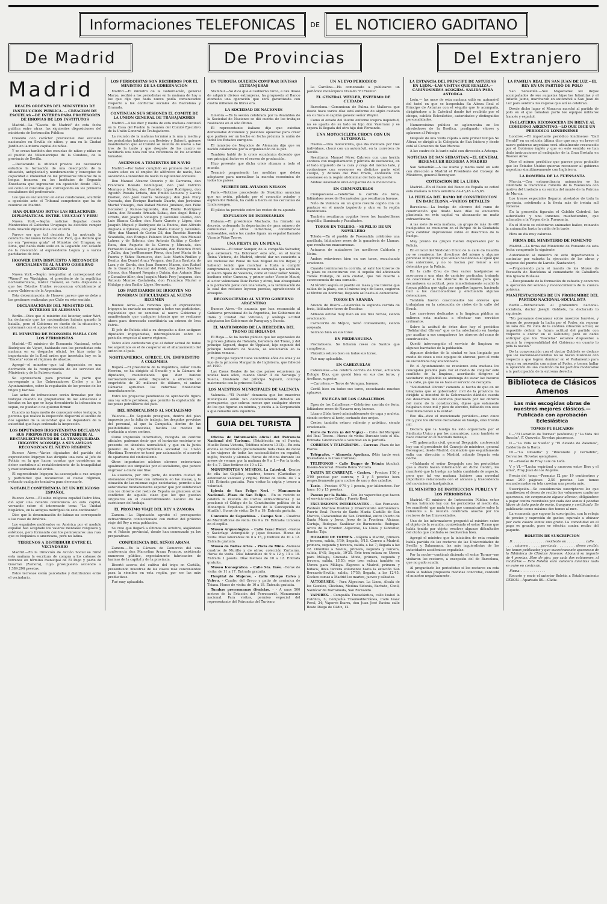Informaciones TELEFONICAS
DE
EL NOTICIERO GADITANO
De Madrid De Provincias Del Extranjero
Madrid
REALES ORDENES DEL MINISTERIO DE INSTRUCCION PUBLICA. -- CREACION DE ESCUELAS.--DE INTERES PARA PROFESORES DE IDIOMAS DE LOS INSTITUTOS
Madrid.—La "Gaceta de Madrid" de esta fecha publica entre otras, las siguientes disposiciones del ministerio de Instrucción Pública:
Creando con carácter provisional dos escuelas nacionales en Sevilla de niños, y una en la Ciudad Jardín en la misma capital de niñas.
Y se crean también dos escuelas de niños y niñas en el pueblo de Villamanrique de la Condesa, de la provincia de Sevilla.
—Declarando la utilidad previos los necesarios estudios la formación de una descripción de la situación, antigüedad y nombramiento y conceptos de capacidad e idoneidad de los profesores titulares de la lengua francesa en los Institutos de Segunda Enseñanza que ingresaron sin oposición desde 1921, así como el concurso que corresponda en los primeros escalafones del profesorado.
Los que se encuentren en estas condiciones, acudirán a oposición ante el Tribunal competente que ha de reunirse en Madrid.
HAN QUEDADO ROTAS LAS RELACIONES. DIPLOMATICAS. ENTRE. URUGUAY Y PERU
Nueva York.—Según noticias llegadas desde Montevideo el Gobierno Uruguayo ha decidido romper toda relación diplomática con el Perú.
Parece ser que tal decisión la ha motivado la conducta del nuevo Gobierno del Perú, que declaró que no era "persona grata" el Ministro del Uruguay en Lima, que había dado asilo en la Legación con ocasión de la revolución al expresidente Leguía y a varios partidarios de éste.
HOOWER ESTA DISPUESTO A RECONOCER OFICIALMENTE AL NUEVO GOBIERNO ARGENTINO
Nueva York.—Según telegrafían al corresponsal del "Woord" en Washigton, el presidente de la república norteamericana, míster Hoower, se halla dispuesto a que los Estados Unidos reconozcan oficialmente al nuevo Gobierno de la Argentina.
Esta determinación de Hoower parece que se debe a las gestiones realizadas por Chile en este sentido.
DECLARACIONES DEL MINISTRO DEL INTERIOR DE ALEMANIA
Berlín.—Dice que el ministro del Interior, señor Wirt, ha declarado que los nacionalistas habrán ganado la batalla, pero el Gobierno es dueño de la situación y gobernará con el apoyo de los socialistas.
EL MINISTRO DE ECONOMIA HABLA CON LOS PERIODISTAS
Madrid.—El ministro de Economía Nacional, señor Rodríguez de Viguri, hablando con los periodistas esta mañana en su despacho oficial, les hizo notar la importancia de la Real orden que insertaba hoy en la "Gaceta" sobre el régimen de abastos.
Agregó—el ministro—que tal disposición es una derivación de la reorganización de los servicios del Ministerio y de la Subsecretaría.
Se aprovechará para precisar la parte que corresponde a los Gobernadores Civiles y a los Ayuntamientos, sobre la regulación de los precios de los trigos y harinas.
Las actas de infracciones serán firmadas por dos testigos cuando los propietarios de los almacenes o tiendas en las que se haya descubierto la infracción no sepan, no puedan o no quieran firmar.
Cuando no haya medio de conseguir estos testigos, la persona que realice la inspección requerirá el auxilio de dos agentes de la autoridad que no dependerá de la autoridad que haya ordenado la inspección.
LOS DIPUTADOS IRIGOYENISTAS DECLARAN SUS PROPOSITOS DE CONTRIBUIR AL RESTABLECIMIENTO DE LA TRANQUILIDAD. IRIGOYEN ACONSEJA A SUS AMIGOS RECONOZCAN EL NUEVO REGIMEN
Buenos Aires.—Varios diputados del partido del expresidente Irigoyen han dirigido una nota al Jefe de Policía en la que hacen constar que consideran un deber contribuir al restablecimiento de la tranquilidad y mantenimiento del orden.
El expresidente Irigoyen ha aconsejado a sus amigos y partidarios que reconozcan el nuevo régimen, evitando cualquier tentativa para derrocarle.
NOTABLE CONFERENCIA DE UN RELIGIOSO ESPAÑOL
Buenos Aires.—El sabio religioso español Padre Idea, dió ayer una notable conferencia en esta capital, versando sobre el interesante tema "La Unidad hispánica, en la antigua metrópoli de este continente".
Dice que la denominación de latinas no corresponde a las razas de América.
Los españoles moldeados en América por el modulo español han aceptado los valores mentales religiosos y estéticos, pero formando con los peninsulares una raza que es hispánica o americana, pero no latina.
TERRENOS A DISTRIBUIR ENTRE EL VECINDARIO
Madrid.—En la Dirección de Acción Social se firmó esta mañana la escritura de compra a los colonos de terrenos en término municipal de El Pego y parte de Guarran (Zamora), cuyo presupuesto asciende a 1.389.296 pesetas.
Estos terrenos serán parcelados y distribuidos entre el vecindario.
LOS PERIODISTAS SON RECIBIDOS POR EL MINISTRO DE LA GOBERNACION
Madrid.—El ministro de la Gobernación, general Marzo, recibió a los periodistas en la mañana de hoy a los que dijo que nada nuevo podía comunicarles respecto a los conflictos sociales de Barcelona y Granada.
CONTINUAN SUS SESIONES EL COMITE DE LA UNION GENERAL DE TRABAJADORES
Madrid.—A las diez y media de esta mañana continuó en la Casa del Pueblo la reunión del Comité Ejecutivo de la Unión General de Trabajadores.
La reunión de la mañana terminó a la una y media y los periodistas hablaron con Besteiro y Saborit, quienes manifestaron que el Comité se reunirá de nuevo a las tres de la tarde y que después de las cuatro se facilitaría una nota con una referencia de los acuerdos tomados.
ASCENSOS A TENIENTES DE NAVIO
Madrid.—Por haber cumplido en primero del actual cuatro años en el empleo de alféreces de navío, han ascendido a tenientes de navío lo siguientes oficiales:
Don Manuel Alvarez Ossorio y de Carranza, don Francisco Rosado Domínguez, don José Patricio Montojo y Núñez, don Evaristo López Rodríguez, don Agustín Posada Orbeta, don Emilio Lecuona y García Puelles, don José García Saralegui, don José Piury Quesada, don Enrique Barbudo Duarte, don Jerónimo Martel Viniegra, don Rafael Martos Jiménez, don Félix González y Ramos-Izquierdo, don Emilio Rodríguez Lizón, don Eduardo Armada Sabau, don Angel Bona y Orbeta, don Joaquín Viniegra y González Roldán, don Luis Blanca Carlier, don Mario Garcés y López, don Joaquín Miquel y Rodríguez de la Encina, don Alfredo Angiada e Iglesias, don José María Calvar y González-Aller, don Manuel de Castro Gil, don Eusebio Barreda Scandella, don Enrique Polanco Martínez, don Manuel Lahera y de Sobrino, don Antonio Guitián y Carlos-Roca, don Augusto de la Cireva y Miranda, don Fernando Cano-Manuel y Aubarede, don Federico Pintó y Zalba, don JoséBascones Pérez, don José María de la Puerta y Yáñez Barnuevo, don Luis Martín-Pinillos y Benito, don Daniel Aracz Vergara, don Juan Bautista de Lara y de Dorda, don Juan Romero Manso, don Rafael de la Guardia y Pascual del Pobil, don Jesús Sánchez Gómez, don Manuel Pasquín y Dabán, don Antonio Díaz y González-Aller, don Joaquín María Pery Junquera, don Antonio Montes Castañeda, don Francisco Martel e Hidalgo y don Emilio López Hermosín.
LOS PARTIDARIOS DE IRIGOYEN NO PONDRAN DIFICULTADES AL NUEVO REGIMEN
Buenos Aires.—Se rumorea que el expresidente Irigoyen ha enviado un mensaje a todos sus partidarios, rogándoles que se sometan al nuevo Gobierno y manifestando que cualquier intento que se realizase ahora para derrocarlo constituiría un crimen de lesa Patria.
El jefe de Policía citó a su despacho a diez antiguos diputados irigoyenistas, interrogándoles sobre su posición respecto al nuevo régimen.
Todos ellos contestaron que el deber actual de todos los argentinos es el de cooperar en el afianzamiento del orden en el país.
NORTEAMERICA. OFRECE. UN. EMPRESTITO A COLOMBIA
Bogotá.—El presidente de la República, señor Olalla Herrera, se ha dirigido al Senado y a la Cámara de diputados, manifestando que diez bancos norteamericanos están dispuestos a ofrecerle un empréstito de 20 millones de dólares, si ambas Cámaras aprueban las reformas financieras inmediatamente.
Entre los proyectos pendientes de aprobación figura una ley sobre petróleos, que permite la explotación de los pozos petrolíferos del país.
DEL SINDICALISMO AL SOCIALISMO
Valencia.—En Segundo prosiguen, dentro del plan impuesto por la falta de trabajo, los despidos previstos del personal, al que la Compañía, dentro de las posibilidades conocidas, facilita los medios de traslación a otros centros.
Como impresión informativa, recogida en centros oficiales, podemos decir que el horizonte societario se presenta en absoluta normalidad, y que en la Junta general de la importantísima sociedad La Unión Marítima Terrestre se tomó por aclamación el acuerdo de apartarse del sindicalismo.
Otros importantes núcleos obreros exteriorizan igualmente sus simpatías por el socialismo, que parece engrosar a diario sus filas.
La ausencia, por otra parte, de nuestra ciudad de elementos directivos con influencia en las masas, y la situación de las mismas cajas societarias, permite a las autoridades fundadamente esperar que por solidaridad con los obreros del resto de España se planteen otros conflictos de aquella clase que los que puedan originarse en el desenvolvimiento natural de las cuestiones del trabajo.
EL PROXIMO VIAJE DEL REY A ZAMORA
Zamora.—La Diputación aprobó el presupuesto extraordinario confeccionado con motivo del próximo viaje del Rey a esta población.
Se cree que llegará a últimos de octubre, alojándose en el Palacio provincial, donde han comenzado ya los preparativos.
CONFERENCIA DEL SEÑOR ARANA
Zamora.—En la Cámara de Comercio dió una conferencia don Marcelino Arana Francos, asistiendo numeroso público, especialmente fabricantes de harinas de la capital y de la provincia.
Disertó acerca del cultivo del trigo en Castilla, presentando muestras de las clases más convenientes para la siembra en esta región, por ser las más productivas.
Fué muy aplaudido.
EN TURQUIA QUIEREN COMPRAR DIVISAS EXTRANJERAS
Stambul.—Se dice que el Gobierno turco, e nsu deseo de adquirir divisas extranjeras, ha propuesto al Banco otomano una operación que será garantizada con cuatro millones de libras oro.
LA SOCIEDAD DE NACIONES
Ginebra.—En la sesión celebrada por la Asamblea de la Sociedad de Naciones se dió cuenta de los trabajos realizados en el año último.
El representante italiano dijo que existían demasiadas divisiones y pasiones opuestas para creer que pudiera ser un hecho en fecha próxima la unión de todos los Estados europeos.
El ministro de Negocios de Alemania dijo que su nación colaboraba por la organización de la paz.
También habló de la crisis económica diciendo que sus principal factor es el exceso de producción.
Hizo presente que dicha crisis alcanza a todo el mundo.
Terminó proponiendo las medidas que deben adoptarse para normalizar la marcha económica de todos los países.
MUERTE DEL AVIADOR NELSON
París.—Noticias procedente de Stokolmo anuncian que un avión, pilotado por el conocido aviador y explorador Nelson, ha caído a tierra en las cercanías de Lindarsengen.
El piloto ha perecido entre los restos de su aparato.
EXPULSION DE INDESEABLES
Habana.—El presidente Machado, ha firmado un decreto, ordenando la deportación de gran número de comunistas y otros individuos, considerados indeseables, entre los cuales figura un español llamado Vicente Viñas Torres.
UNA FIESTA EN UN PENAL
Valencia.—El tenor Samper, de la compañía Salvador, que estrenará "La Dolorosa" este año, en el teatro Reina Victoria, de Madrid, ofreció dar un concierto a los reclusos del Penal de San Miguel de los Reyes, y habiend tenido que marchar a Italia a cumplir compromisos, lo sustituyeron la compañía que actúa en el teatro Apolo de Valencia, como el tenor señor Simón, barítono señor Guevara, y primer actor Vicente Mauri; el actor valenciano Ruiz Parías y otros, han obsequiado a la población penal con una velada, a la terminación de la cual dos reclusos leyeron poesías, agradeciendo el obsequio.
RECONOCIENDO AL NUEVO GOBIERNO ARGENTINO
Buenos Aires.—Se anuncia que han reconocido al Gobierno provisional de la Argentina, los Gobiernos de Italia y Ciudad del Vaticano, y análoga actitud adoptaron los Gobiernos de Paraguay y Suecia.
EL MATRIMONIO DE LA HEREDERA DEL TRONO DE HOLANDA
El Haya.—Se ha hecho público que los esponsales de la pricesa Juliana de Holanda, heredera del Trono, y del príncipe Sigvard, duque de Upplaud, hijo segundo del príncipe heredero de Suecia, se anunciarán en la próxima semana.
El príncipe Sigvard tiene veintitrés años de edas y es hijo de la princesa Margarita de Inglaterra, que falleció en 1920.
Las Casas Reales de los dos países estuvieron ya unidas hace años, cuando Oscar II de Noruega y Suecia, bisabuelo del príncipe Sigvard, contrajo matrimonio con la princesa Sofía.
LOS MAESTROS MUNICIPALES DE VALENCIA
Valencia.—"El Pueblo" denuncia que los maestros municipales están tan deficientemente dotados en presupuesto, que cobran menos que cualquier obrero de los que figuran en nómina, y excita a la Corporación a que remedie esta injusticia.
GUIA DEL TURISTA
Oficina de Información oficial del Patronato Nacional del Turismo. (Establecida en el Puerto, Muelle Reina Victoria, Teléfono número 1313).—En esta oficina se facilitarán gratuitamente toda clase de datos a los viajeros de todas las nacionalidades en español, inglés, francés y alemán. Horas de oficina durante los meses de verano: por la mañana de 9 a 1.—Por la tarde, de 4 a 7. Días festivos de 10 a 12.
MONUMENTOS Y MUSEOS. La Catedral. -Dentro de ella las Capillas, cuadros, tesoro. (Custodias y ostensorios valiosos y cripta). Horas de visita. de 7 a 118. Entrada gratuita. Para visitar la cripta y tesoro a voluntad.
Iglesia de San Felipe Neri. - Monumento Nacional. -Plaza de San Felipe. - En su recinto se celebró la reunión de Cortes extraordinarias y se proclamó el Código de la Constitución política de la Monarquía Española. (Cuadros de la Concepción de Murillo). Horas de visita: De 9 a 19. Entrada gratuita.
Convento de Capuchino. - Campo Sur. - Cuadros de MurilloHoras de visita: De 9 a 19. Entrada: Limosna en el cepillo.
Museo Arqueológico. - Calle Isaac Peral. -Restos y Sacórfago Antropoide y joyas fenicias. Horas de visita: Días laborables de 8 a 15, y festivos de 10 a 12. Entrada gratuita.
Museo de Bellas Artes. - Plaza de Mina. -Valiosos cuadros de Murillo y de otros; colección Zurbarán. Horas de visita: Días laborables de 9 a 12 y 13 a 18. Entrada 1 peseta. Días festivos de 10 a 12. Entrada gratuita.
Museo Iconográfico. - Calle Sta. Inés. -Horas de visita: de 11 a 17. Entrada gratuita.
Hospital de Mujeres. - Calle Obispo Calvo y Valero. - Cuadro del Greco y patio de cerámica de Triana. Horas de visita: de 10 a 18. Entrada gratuita.
Tumbas prerromanas (fenicias. - - A unos 500 metros de la Estación del Ferrocarril). Monumento nacional. Para visitas, permiso especial del representante del Patronato del Turismo.
UN NUEVO PERIODICO
La Carolina.—Ha comenzado a publicarse un periódico monárquico titulado "El Frente".
EL GENERAL WEYLER, ENFERMO DE CUIDADO
Barcelona.—Comunican de Palma de Mallorca que desde hace varios días está enfermo de algún cuidado en su finca el capitán general señor Weyler.
Como el estado del ilustre enfermo inspira inquietud, no se aparta de su lado su hijo don Valeriano y se espera la llegada del otro hijo don Fernando.
UNA MOTOCICLETA CHOCA CON UN AUTOMOVIL
Huelva.—Una motocicleta, que iba montada por tres individuos, chocó con un automóvil, en la carretera de Sevilla.
Resultaron Manuel Pérez Cabrera con una herida contusa con magullamiento y pérdida de sustancias, en el lado izquierdo de la cara y oreja del mismo lado, y contusiones con erosiones en distintas parte sdel cuerpo, y Antonio del Pino Prado, contusión con erosiones en la región abdominal del lado izquierdo.
Ambos lesionados eran ocupantes de la motocicleta.
EN CIEMPOZUELOS
Ciempozuelos.—Celebróse la corrida de feria, lidiándose reses de Hernaéndez que resultaron buenas.
Niño de Valencia en un quite resultó cogido con un puntazo en el muslo izquierdo y otro en la región mentoniana.
También resultaron cogidos leves los banderilleros Angelillo, Iluminado y Facultades.
TOROS EN TOLEDO. - SEPELIO DE UN NOVILLERO
Toledo.—En el pueblo de Fuensalida celebróse una novillada, lidiándose reses de la ganadería de Llamas, que resultaron mansurronas.
Actuaron de matadores los novilleros Caldcrón y Neira.
Ambos estuvieron bien en sus toros, escuchando ovaciones.
Cuando terminaron la corrida, al salir los toreros de la plaza se encontraron con el sepelio del aficionado Tomás Hidalgo, de esta ciudad, que fué muerto a consecuencia de una cornada.
Al féretro seguía el pueblo en masa y los toreros que salían de la plaza, con el mismo traje de luces, cogieron el féretro en hombros, llegando así hasta el cementerio.
TOROS EN ARANDA
Aranda de Duero.—Celebróse la segunda corrida de feria, lidiándose toros de Escobar.
Aldeano estuvo muy bien en sus tres bichos, siendo ovacionado.
Carnicerito de Méjico, toreó colosalmente, siendo orejeado.
Serrano bien en sus toros.
EN PIEDRABUENA
Piedrabuena. Se lidiaron reses de Santos que cumplieron.
Platerito estuvo bien en todos sus toros,
Fué muy aplaudido.
EN CABEZUELAS
Cabezuelas.—Se celebró corrida de toros, actuando Eulogio Díaz, que quedó bien en sus dos toros, y Avellano, superior.
—Carcelera.— Toros de Veragua, buenos.
Cerdá bien en todos sus toros, escuchando muchos aplausos.
EN EGEA DE LOS CABALLEROS
Egea de los Caballeros.—Celebróse corrida de feria, lidiándose reses de Navarro muy buenas.
Lázaro Obón toreó admirablemente de capa y muleta, siendo certero al herir, cortando dos orejas.
Cester, también estuvo valiente y artístico, siendo ovacionado.
Torre de Tavira (o del Vigía) - - Calle del Marqués del Real Tesoro.—Horas de visita: Durante todo el día. Entrada: Gratificación a voluntad en la portería.
CORREOS Y TELEGRAFOS. - Correos -Plaza de las Flores.
Telégrafos. - Alameda Apodaca. (Más tarde será trasladado a la Casa Correos).
TELEFONOS - Calle Duque de Tetuán (Ancha). Kiosko-Sucursal: Muelle Reina Victoria.
TARIFA DE CARRUAJE. - Coches. - Precios: 1'50 y 3'00 pesetas por carrera; y 3 y 5 pesetas hora respectivamente para coches de uno y dos caballos.
Taxis. - Precios: 0'75 y 1 peseta, por kilómetros. Por hora: 10 y 15 pesetas.
Paseos por la Bahía. - Con los vaporcitos que hacen el servicio entre Cádiz y Puerto Real.
EXCURSIONES INTERESANTES - - San Fernando: Panteón Marinos Ilustres y Observatorio Astronómico. Puerto Real: Puerto de Santa María: Castillo de San Marcos, Catacumbas de San Cristóbal, entre Puerto de Santa María y Jerez. Jerez de la Frontera: Alcázar, Cartuja, Bodegas. Sanlúcar de Barrameda: Bodegas. Arcos de la Fronter. Algeciras, La Línea y Gibraltar, Ronda: Tajo.
HORARIO DE TRENES. - Rápido a Madrid, primera y tercera, salida, 5'30; llegada, 0'15. Correo a Madrid, primera, segunda y tercera, salida, a las 7; llegada a las 22. Omnibus a Sevilla, primera, segunda y tercera, salida, 8'45; llegada, 19'35. Este tren enlaza en Utrera para Málaga, Granada. Mixto, primera, segunda y tercera, salida, 13'30; este tren enlaza también en Utrera para Málaga. Expreso a Madrid, primera y butaca; lleva tercera solamente hasta la estación San Bernardo-Sevilla; salida, 17'50; llegada, a las 12'45. Coches camas a Madrid los martes, jueves y sábados.
AUTOBUSES. - Para Algeciras, La Línea, Alcalá de los Gazules, Chiclana, Medina Sidonia, Barbate, Conil, Sanlúcar de Barrameda, San Fernando.
VAPORES. - Compañía Trasatlántica, calle Isabel la Católica, 3; Compañía Trasmediterránea, Calle Isaac Peral, 24; Vapores Ibarra, don Juan José Ravina calle Beato Diego de Cádiz, 12.
LA ESTANCIA DEL PRINCIPE DE ASTURIAS EN LEON.--LAS VISITAS QUE REALIZA.-- CARIÑOSISIMA ACOGIDA. SALIDA PARA ASTORGA
León.— las once de esta mañana salió en automóvil del hotel en que se hospedaba Su Alteza Real el Príncipe de Asturias con el séquito que le acompaña, dirigiéndose a la Catedral donde fué recibido por el obispo, cabildo Eclesiástico, autoridades y distinguidas personalidades.
Numerosísimo público se aglomeraba en los alrededores de la Basílica, prodigando vítores y aplausos al Príncipe.
Después de una visita rápida a este primer templo Su Alteza se dirigió a la Colegiata de San Isidoro y desde está al Convento de San Marcos.
A las cuatro de la tarde salió con dirección a Astorga.
NOTICIAS DE SAN SEBASTIAN.--EL GENERAL BERENGUER REGRESA A MADRID
San Sebastián.—A las nueve y media salió en auto con dirección a Madrid el Presidente del Consejo de Ministros, general Berenguer.
COTIZACION DE LA LIBRA
Madrid.—En el Bolsín del Banco de España se cotizó esta mañana la libra esterlina de 45,45 a 45,65.
LA HUELGA DEL RAMO DE CONSTRUCCION EN BARCELONA.--VARIOS DETALLES
Barcelona.—La huelga de obreros del ramo de construcción que desde hace días se encuentra planteada en esta capital va alcanzando un matiz extraordinario.
A las siete de esta mañana, un grupo de más de 400 huelguistas se reunieron en el Parque de la Ciudadela para cambiar impresiones sobre el desarrollo de la huelga.
Muy pronto los grupos fueron dispersados por la Policía.
En el local del Sindicato Unico de la calle de Guardia no se reunieron los directivos del mismo y algunas personas influyentes que venían haciéndolo al igual que días anteriores, y no lo hacían por temor a ser detenidos por la Policía.
En la calle Creu de Deu varios huelguistas se acercaron a una obra de carácter particular, tratando de coaccionar a los obreros de la misma para que secundasen su actitud, pero inmediatamente acudió la fuerza pública que vigila por aquellos lugares, haciendo huír a los coaccionadores y efectuando algunas detenciones.
También fueron coaccionados los obreros que trabajaban en la colocación de rieles de la calle del Bruch.
Los carreteros dedicados a la limpieza pública no salieron esta mañana a efectuar sus servicios ordinarios.
Sobre la actitud de éstos dice hoy el periódico "Solidaridad Obrera" que se ha adeclarado en huelga por auxiliar a sus compañeros los obreros del ramo de construcción.
Quedó interrumpido el servicio de limpieza en algunas barriadas de la población.
Algunos distritos de la ciudad se han limpiado por medio de cinco o seis equipos de obreros, pero el resto se encontraba hoy abandonado.
En el Ayuntamiento se reunieron esta mañana los concejales jurados para ver el medio de conjurar este conflicto de la limpieza, acordando dirigirse al vecindario rogándole se abstenga de sacar las basuras a la calle, ya que no se hace el servicio de recogida.
"Solidaridad Obrera" comenta el hecho de que en un telegrama que el gobernador civil de la provincia ha dirigido al ministro de la Gobernación dándole cuenta del desarrollo del conflicto planteado por los obreros del ramo de la construcción, dijese que solamente holgaban cinco mil y pico de obreros, faltando con esas manifestaciones a la verdad.
Ese día—dice el mencionado periódico—eran cinco mil y pico los obreros declarados en huelga, sino treinta mil.
Declara que la huelga ha sido organizada por el Sindicato Unico y por los comunistas, como también se hace constar en el mentado mensaje.
—El gobernador civil, general Despujols, conferenció hoy con el presidente del Consejo de ministros, general Berenguer, desde Madrid, diciéndole que seguidamente salía con dirección a Madrid, adonde llegaría esta noche.
—Hablando el señor Despujols con los periodistas que a diario hacen información en dicho Centro, les manifestó que la huelga no había cambiado de aspecto, pero que tal vez mañana hubiese una novedad importante relacionada con el alcance y trascedencia del movimiento huelguístico.
EL MINISTRO DE INSTRUCCION PUBLICA Y LOS PERIODISTAS
Madrid.—El ministro de Instrucción Pública señor Tormo, hablando hoy con los periodistas al medio día, les manifestó que nada tenía que comunicarles salvo lo referente a la reunión celebrada anoche por los rectores de las Universidades.
Uno de los informadores preguntó al ministro sobre el objeto de la reunión, contestando el señor Tormo que había tenido por objeto resolver algunas dificultades del otoño que confiaba se resolverían bien.
Agregó el ministro que la iniciativa de esta reunión había partido de los rectores de las Universidades de Sevilla y Salamanca, las más izquierdistas de las autoridades académicas españolas.
Por la noche—continuó diciendo el señor Tormo—me visitaron los rectores, a excepción del de Barcelona, que no pudo acudir.
Al preguntarle los periodistas si los rectores en esta visita le habían propuesto medidas concretas, contestó el ministro negativamente.
LA FAMILIA REAL EN SAN JUAN DE LUZ.--EL REY EN UN PARTIDO DE POLO
San Sebastián.—Sus Majestades los Reyes acompañados de sus augustas hijas las Infantitas y el Infante Jaime, marcharon en automóvil a San Juan de Luz para asistir a las regatas que allí se celebran.
Desde dicho lugar el Monarca marchó al partido de polo en el que tomaban parte los equipos militares francés y español.
INGLATERRA RECONOCERA EN BREVE AL GOBIERNO ARGENTINO.--LO QUE DICE UN PERIODICO LONDINENSE
Londres.—El importante periódico londinense "Dail Herald" en su edición última dice que muy en breve el nuevo gobierno argentino será oficialmente reconocido por el Gobierno inglés y que en este sentido se han dado instrucciones al embajador de la Gran Bretaña en Buenos Aires.
Dice el mismo periódico que parece poco probable que los Estados Unidos quieran reconocer al gobierno argentino simultáneamente con Inglaterra.
LA ROMERIA DE LA FUENSANTA
Murcia.—Con extraordinaria animación se ha celebrado la tradicional romería de la Fuensanta con motivo del traslado a su ermita del monte de la Patrona de Murcia.
Los trenes especiales llegaron atestados de toda la provincia, asistiendo a la fiesta más de treinta mil romeros.
En la procesión figuraba el Cabildo Catedral, las autoridades y una inmensa muchedumbre, que aclamaba a la Virgen de la Fuensanta.
En el Monte se celebraron animados bailes, reinando la animación hasta la caída de la tarde.
Hizo un día muy caluroso.
FIRMA DEL MINISTERIO DE FOMENTO
Madrid.—La firma del Ministerio de Fomento de esta fecha comprende lo siguiente:
Autorizando al ministro de este departamento a contratar por subasta la ejecución de las obras y mejoras del puerto de Laredo (Santander).
—Proponiendo para el mando de los Mozos de Escuadra de Barcelona al comandante de Caballería don Ignacio Buñales.
—Exceptuando de la formación de subasta y concurso la ejecución del sondeo y reconocimiento de la cuenca potásica.
MANIFESTACIONES DE UN PROHOMBRE DEL PARTIDO NACIONAL-SOCIALISTA
Berlín.—Entrevistado el prohombre nacional-socialista, doctor Joseph Gobbels, ha declarado lo siguiente:
"No pensamos descansar sobre nuestros laureles, y hemos de proseguir la lucha por el Poder, sin reposar un sólo día. En vista de la confusa situación actual, es imposible definir la futura actitud del partido con respecto a entrar en el Gabinete; pero es dable anticipar que los "fascistas" estamos dispuestos a asumir la responsabilidad del Gobierno en cuanto lo pida la nación."
De la conversación con el doctor Gobbels se deduce que los nacional-socialistas no se hacen ilusiones con respecto a que logren dominar en el Parlamento para seguir su ascensión con miras al Poder, y temen hallar la oposición de una coalición de los partidos moderados a la participación de la extrema derecha.
Biblioteca de Clásicos Amenos
Las más escogidas obras de nuestros mejores clásicos.—Publicada con aprobación Eclesiástica
TOMOS PUBLICADOS
I.—"El Lazarillo de Tormes" (anónimo) y "La Vida del Buscón", F. Quevedo. Novelas picarescas.
II.—"La Vida es Sueño" y "El Alcalde de Zalamea", Calderón de la Barca.
III.—"La Gitanilla" y "Rinconete y Cortadillo", Cervantes. Novelas ejemplares.
IV.—Poesías de Fray Luis de León.
V y VI.—"Lucha espiritual y amorosa entre Dios y el alma", Fray Juan de los Angeles.
Precio del tomo.—Formato 12 por 19 centímetros y unas 200 páginas: 2,50 pesetas. Los tomos encuadernados en tela cuestan una peseta más.
Suscripción.—Se considerarán suscriptores los que manifiesten el deseo de recibir los volúmenes conforme aparezcan, sin compromiso alguno ulterior, obligándose a pagar contra reembolso por cada dos tomos 4 pesetas libres de todo gasto de envío, franqueo y certificado. Se publicarán como máximo dos tomos al mes.
La economía que supone la suscripción, con la rebaja de precios y supresión de gastos, equivale a obtener por cada cuatro tomos uno gratis. La comodidad en el pago es grande, pues se efectúa contra recibo del paquete.
BOLETIN DE SUSCRIPCION
D. . . . . . . . . . . . . . . . residente en . . . . . . . . . calle. . . . . . . número . . . . . provincia . . . . . . . . desea recibir, los tomos publicados y que sucesivamente aparezcan de la Biblioteca de Clásicos Amenos. Abonará su importe de 4 pesetas, libre de giro, por cada dos volúmenes, al recibirlos.— Este Boletín será valedero mientras nada se avise en contrario.
Firma: . . . . . . . . . . . .
Recorte y envíe el anterior Boletín a Establecimiento CERON.—Apartado 86.—Cádiz.